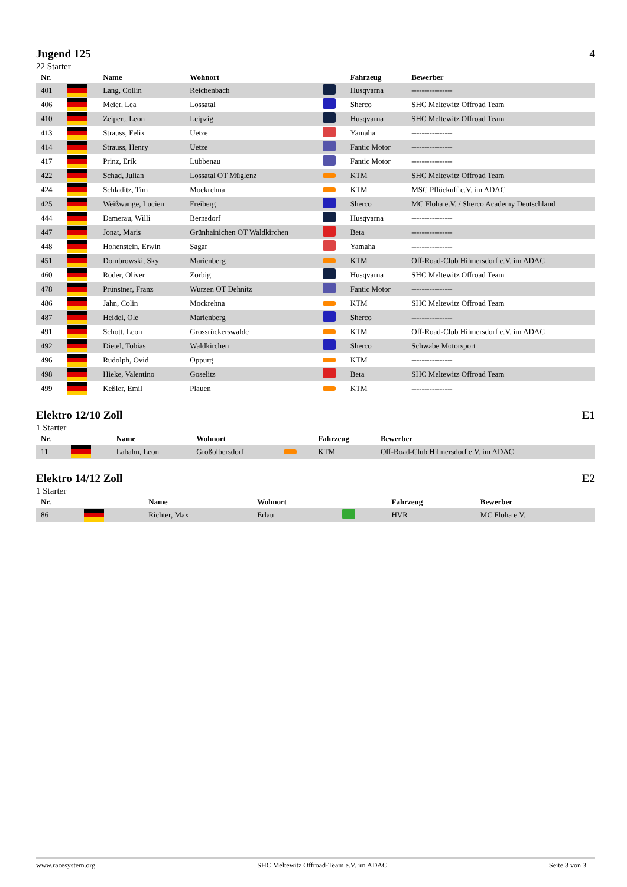Jugend 125 4
22 Starter
| Nr. | | Name | Wohnort | | Fahrzeug | Bewerber |
| --- | --- | --- | --- | --- | --- | --- |
| 401 | | Lang, Collin | Reichenbach | | Husqvarna | ---------------- |
| 406 | | Meier, Lea | Lossatal | | Sherco | SHC Meltewitz Offroad Team |
| 410 | | Zeipert, Leon | Leipzig | | Husqvarna | SHC Meltewitz Offroad Team |
| 413 | | Strauss, Felix | Uetze | | Yamaha | ---------------- |
| 414 | | Strauss, Henry | Uetze | | Fantic Motor | ---------------- |
| 417 | | Prinz, Erik | Lübbenau | | Fantic Motor | ---------------- |
| 422 | | Schad, Julian | Lossatal OT Müglenz | | KTM | SHC Meltewitz Offroad Team |
| 424 | | Schladitz, Tim | Mockrehna | | KTM | MSC Pflückuff e.V. im ADAC |
| 425 | | Weißwange, Lucien | Freiberg | | Sherco | MC Flöha e.V. / Sherco Academy Deutschland |
| 444 | | Damerau, Willi | Bernsdorf | | Husqvarna | ---------------- |
| 447 | | Jonat, Maris | Grünhainichen OT Waldkirchen | | Beta | ---------------- |
| 448 | | Hohenstein, Erwin | Sagar | | Yamaha | ---------------- |
| 451 | | Dombrowski, Sky | Marienberg | | KTM | Off-Road-Club Hilmersdorf e.V. im ADAC |
| 460 | | Röder, Oliver | Zörbig | | Husqvarna | SHC Meltewitz Offroad Team |
| 478 | | Prünstner, Franz | Wurzen OT Dehnitz | | Fantic Motor | ---------------- |
| 486 | | Jahn, Colin | Mockrehna | | KTM | SHC Meltewitz Offroad Team |
| 487 | | Heidel, Ole | Marienberg | | Sherco | ---------------- |
| 491 | | Schott, Leon | Grossrückerswalde | | KTM | Off-Road-Club Hilmersdorf e.V. im ADAC |
| 492 | | Dietel, Tobias | Waldkirchen | | Sherco | Schwabe Motorsport |
| 496 | | Rudolph, Ovid | Oppurg | | KTM | ---------------- |
| 498 | | Hieke, Valentino | Goselitz | | Beta | SHC Meltewitz Offroad Team |
| 499 | | Keßler, Emil | Plauen | | KTM | ---------------- |
Elektro 12/10 Zoll E1
1 Starter
| Nr. | | Name | Wohnort | | Fahrzeug | Bewerber |
| --- | --- | --- | --- | --- | --- | --- |
| 11 | | Labahn, Leon | Großolbersdorf | | KTM | Off-Road-Club Hilmersdorf e.V. im ADAC |
Elektro 14/12 Zoll E2
1 Starter
| Nr. | | Name | Wohnort | | Fahrzeug | Bewerber |
| --- | --- | --- | --- | --- | --- | --- |
| 86 | | Richter, Max | Erlau | | HVR | MC Flöha e.V. |
www.racesystem.org SHC Meltewitz Offroad-Team e.V. im ADAC Seite 3 von 3